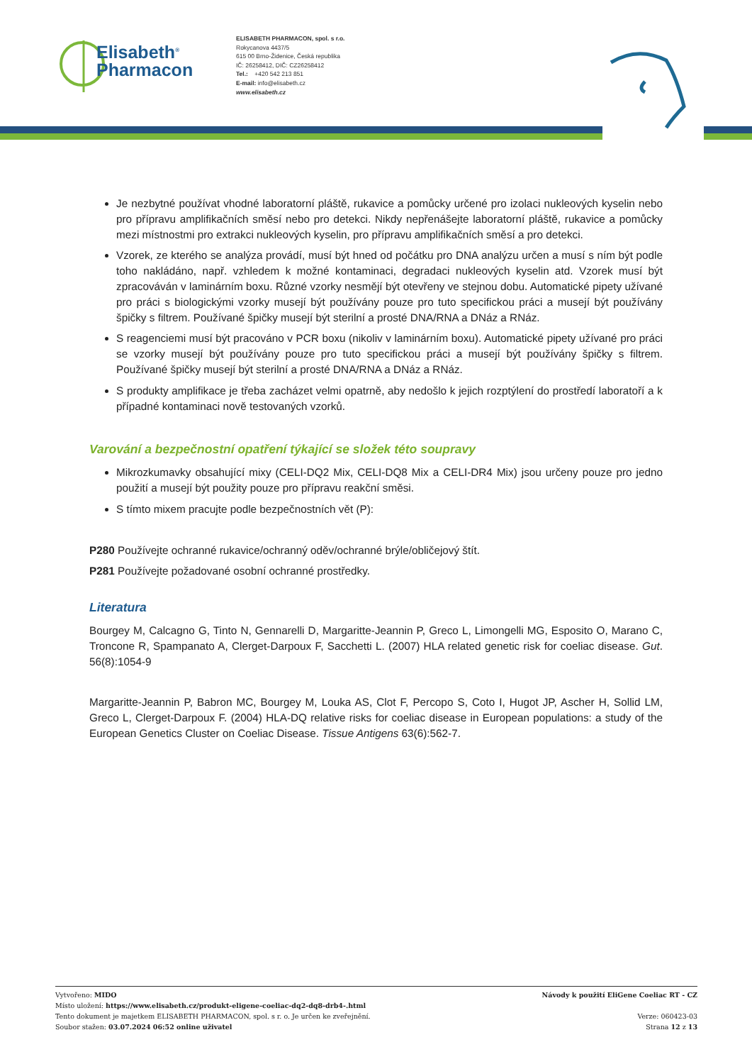Elisabeth<sup>®</sup>
Pharmacon
ELISABETH PHARMACON, spol. s r.o.
Rokycanova 4437/5
615 00 Brno-Židenice, Česká republika
IČ: 26258412, DIČ: CZ26258412
Tel.: +420 542 213 851
E-mail: info@elisabeth.cz
www.elisabeth.cz
Je nezbytné používat vhodné laboratorní pláště, rukavice a pomůcky určené pro izolaci nukleových kyselin nebo pro přípravu amplifikačních směsí nebo pro detekci. Nikdy nepřenášejte laboratorní pláště, rukavice a pomůcky mezi místnostmi pro extrakci nukleových kyselin, pro přípravu amplifikačních směsí a pro detekci.
Vzorek, ze kterého se analýza provádí, musí být hned od počátku pro DNA analýzu určen a musí s ním být podle toho nakládáno, např. vzhledem k možné kontaminaci, degradaci nukleových kyselin atd. Vzorek musí být zpracováván v laminárním boxu. Různé vzorky nesmějí být otevřeny ve stejnou dobu. Automatické pipety užívané pro práci s biologickými vzorky musejí být používány pouze pro tuto specifickou práci a musejí být používány špičky s filtrem. Používané špičky musejí být sterilní a prosté DNA/RNA a DNáz a RNáz.
S reagenciemi musí být pracováno v PCR boxu (nikoliv v laminárním boxu). Automatické pipety užívané pro práci se vzorky musejí být používány pouze pro tuto specifickou práci a musejí být používány špičky s filtrem. Používané špičky musejí být sterilní a prosté DNA/RNA a DNáz a RNáz.
S produkty amplifikace je třeba zacházet velmi opatrně, aby nedošlo k jejich rozptýlení do prostředí laboratoří a k případné kontaminaci nově testovaných vzorků.
Varování a bezpečnostní opatření týkající se složek této soupravy
Mikrozkumavky obsahující mixy (CELI-DQ2 Mix, CELI-DQ8 Mix a CELI-DR4 Mix) jsou určeny pouze pro jedno použití a musejí být použity pouze pro přípravu reakční směsi.
S tímto mixem pracujte podle bezpečnostních vět (P):
P280 Používejte ochranné rukavice/ochranný oděv/ochranné brýle/obličejový štít.
P281 Používejte požadované osobní ochranné prostředky.
Literatura
Bourgey M, Calcagno G, Tinto N, Gennarelli D, Margaritte-Jeannin P, Greco L, Limongelli MG, Esposito O, Marano C, Troncone R, Spampanato A, Clerget-Darpoux F, Sacchetti L. (2007) HLA related genetic risk for coeliac disease. Gut. 56(8):1054-9
Margaritte-Jeannin P, Babron MC, Bourgey M, Louka AS, Clot F, Percopo S, Coto I, Hugot JP, Ascher H, Sollid LM, Greco L, Clerget-Darpoux F. (2004) HLA-DQ relative risks for coeliac disease in European populations: a study of the European Genetics Cluster on Coeliac Disease. Tissue Antigens 63(6):562-7.
Vytvořeno: MIDO
Místo uložení: https://www.elisabeth.cz/produkt-eligene-coeliac-dq2-dq8-drb4-.html
Tento dokument je majetkem ELISABETH PHARMACON, spol. s r. o. Je určen ke zveřejnění.
Soubor stažen: 03.07.2024 06:52 online uživatel
Návody k použití EliGene Coeliac RT - CZ
Verze: 060423-03
Strana 12 z 13